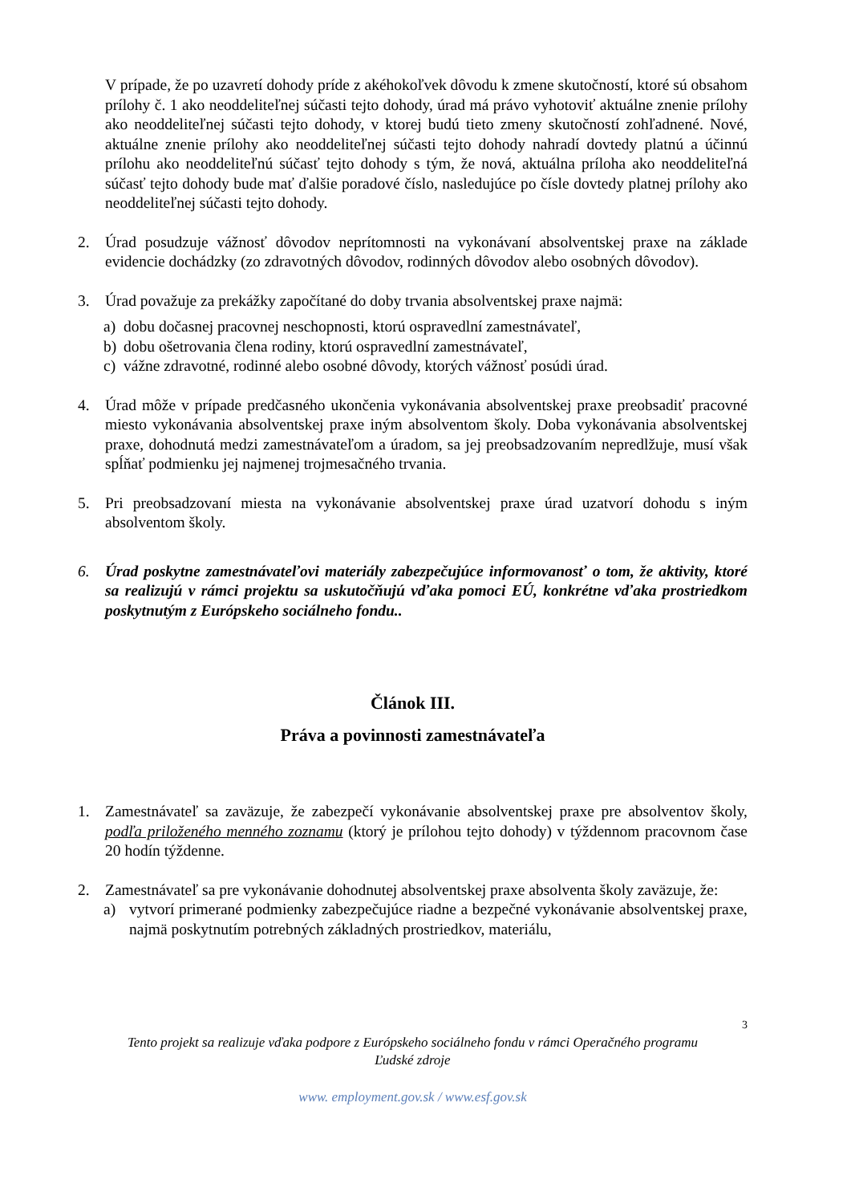V prípade, že po uzavretí dohody príde z akéhokoľvek dôvodu k zmene skutočností, ktoré sú obsahom prílohy č. 1 ako neoddeliteľnej súčasti tejto dohody, úrad má právo vyhotoviť aktuálne znenie prílohy ako neoddeliteľnej súčasti tejto dohody, v ktorej budú tieto zmeny skutočností zohľadnené. Nové, aktuálne znenie prílohy ako neoddeliteľnej súčasti tejto dohody nahradí dovtedy platnú a účinnú prílohu ako neoddeliteľnú súčasť tejto dohody s tým, že nová, aktuálna príloha ako neoddeliteľná súčasť tejto dohody bude mať ďalšie poradové číslo, nasledujúce po čísle dovtedy platnej prílohy ako neoddeliteľnej súčasti tejto dohody.
2. Úrad posudzuje vážnosť dôvodov neprítomnosti na vykonávaní absolventskej praxe na základe evidencie dochádzky (zo zdravotných dôvodov, rodinných dôvodov alebo osobných dôvodov).
3. Úrad považuje za prekážky započítané do doby trvania absolventskej praxe najmä:
a) dobu dočasnej pracovnej neschopnosti, ktorú ospravedlní zamestnávateľ,
b) dobu ošetrovania člena rodiny, ktorú ospravedlní zamestnávateľ,
c) vážne zdravotné, rodinné alebo osobné dôvody, ktorých vážnosť posúdi úrad.
4. Úrad môže v prípade predčasného ukončenia vykonávania absolventskej praxe preobsadiť pracovné miesto vykonávania absolventskej praxe iným absolventom školy. Doba vykonávania absolventskej praxe, dohodnutá medzi zamestnávateľom a úradom, sa jej preobsadzovaním nepredlžuje, musí však spĺňať podmienku jej najmenej trojmesačného trvania.
5. Pri preobsadzovaní miesta na vykonávanie absolventskej praxe úrad uzatvorí dohodu s iným absolventom školy.
6. Úrad poskytne zamestnávateľovi materiály zabezpečujúce informovanosť o tom, že aktivity, ktoré sa realizujú v rámci projektu sa uskutočňujú vďaka pomoci EÚ, konkrétne vďaka prostriedkom poskytnutým z Európskeho sociálneho fondu..
Článok III.
Práva a povinnosti zamestnávateľa
1. Zamestnávateľ sa zaväzuje, že zabezpečí vykonávanie absolventskej praxe pre absolventov školy, podľa priloženého menného zoznamu (ktorý je prílohou tejto dohody) v týždennom pracovnom čase 20 hodín týždenne.
2. Zamestnávateľ sa pre vykonávanie dohodnutej absolventskej praxe absolventa školy zaväzuje, že:
a) vytvorí primerané podmienky zabezpečujúce riadne a bezpečné vykonávanie absolventskej praxe, najmä poskytnutím potrebných základných prostriedkov, materiálu,
3
Tento projekt sa realizuje vďaka podpore z Európskeho sociálneho fondu v rámci Operačného programu
Ľudské zdroje
www. employment.gov.sk / www.esf.gov.sk